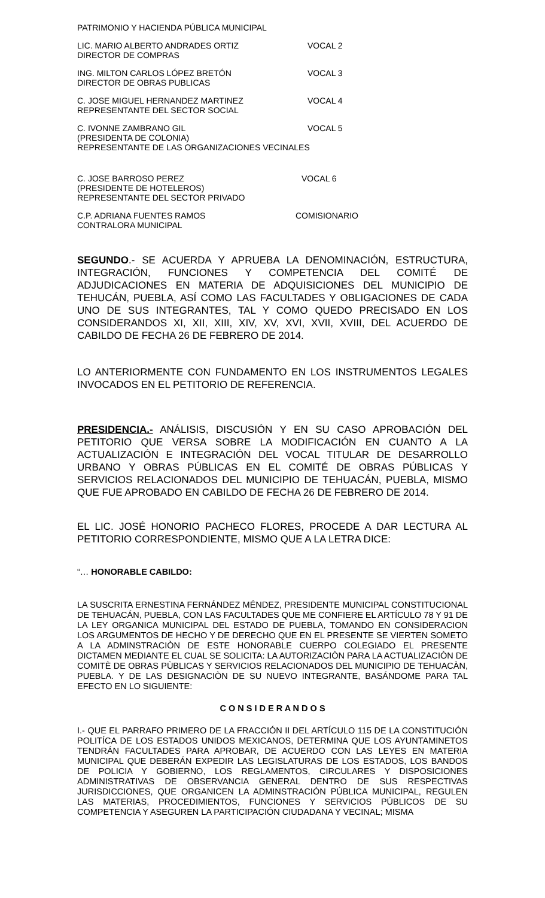PATRIMONIO Y HACIENDA PÚBLICA MUNICIPAL
LIC. MARIO ALBERTO ANDRADES ORTIZ
DIRECTOR DE COMPRAS
VOCAL 2
ING. MILTON CARLOS LÓPEZ BRETÓN
DIRECTOR DE OBRAS PUBLICAS
VOCAL 3
C. JOSE MIGUEL HERNANDEZ MARTINEZ
REPRESENTANTE DEL SECTOR SOCIAL
VOCAL 4
C. IVONNE ZAMBRANO GIL VOCAL 5
(PRESIDENTA DE COLONIA)
REPRESENTANTE DE LAS ORGANIZACIONES VECINALES
C. JOSE BARROSO PEREZ
(PRESIDENTE DE HOTELEROS)
REPRESENTANTE DEL SECTOR PRIVADO
VOCAL 6
C.P. ADRIANA FUENTES RAMOS
CONTRALORA MUNICIPAL
COMISIONARIO
SEGUNDO.- SE ACUERDA Y APRUEBA LA DENOMINACIÓN, ESTRUCTURA, INTEGRACIÓN, FUNCIONES Y COMPETENCIA DEL COMITÉ DE ADJUDICACIONES EN MATERIA DE ADQUISICIONES DEL MUNICIPIO DE TEHUCÁN, PUEBLA, ASÍ COMO LAS FACULTADES Y OBLIGACIONES DE CADA UNO DE SUS INTEGRANTES, TAL Y COMO QUEDO PRECISADO EN LOS CONSIDERANDOS XI, XII, XIII, XIV, XV, XVI, XVII, XVIII, DEL ACUERDO DE CABILDO DE FECHA 26 DE FEBRERO DE 2014.
LO ANTERIORMENTE CON FUNDAMENTO EN LOS INSTRUMENTOS LEGALES INVOCADOS EN EL PETITORIO DE REFERENCIA.
PRESIDENCIA.- ANÁLISIS, DISCUSIÓN Y EN SU CASO APROBACIÓN DEL PETITORIO QUE VERSA SOBRE LA MODIFICACIÓN EN CUANTO A LA ACTUALIZACIÓN E INTEGRACIÓN DEL VOCAL TITULAR DE DESARROLLO URBANO Y OBRAS PÚBLICAS EN EL COMITÉ DE OBRAS PÚBLICAS Y SERVICIOS RELACIONADOS DEL MUNICIPIO DE TEHUACÁN, PUEBLA, MISMO QUE FUE APROBADO EN CABILDO DE FECHA 26 DE FEBRERO DE 2014.
EL LIC. JOSÉ HONORIO PACHECO FLORES, PROCEDE A DAR LECTURA AL PETITORIO CORRESPONDIENTE, MISMO QUE A LA LETRA DICE:
“… HONORABLE CABILDO:
LA SUSCRITA ERNESTINA FERNÁNDEZ MÉNDEZ, PRESIDENTE MUNICIPAL CONSTITUCIONAL DE TEHUACÁN, PUEBLA, CON LAS FACULTADES QUE ME CONFIERE EL ARTÍCULO 78 Y 91 DE LA LEY ORGANICA MUNICIPAL DEL ESTADO DE PUEBLA, TOMANDO EN CONSIDERACION LOS ARGUMENTOS DE HECHO Y DE DERECHO QUE EN EL PRESENTE SE VIERTEN SOMETO A LA ADMINSTRACIÒN DE ESTE HONORABLE CUERPO COLEGIADO EL PRESENTE DICTAMEN MEDIANTE EL CUAL SE SOLICITA: LA AUTORIZACIÒN PARA LA ACTUALIZACIÒN DE COMITÈ DE OBRAS PÙBLICAS Y SERVICIOS RELACIONADOS DEL MUNICIPIO DE TEHUACÀN, PUEBLA. Y DE LAS DESIGNACIÒN DE SU NUEVO INTEGRANTE, BASÁNDOME PARA TAL EFECTO EN LO SIGUIENTE:
C O N S I D E R A N D O S
I.- QUE EL PARRAFO PRIMERO DE LA FRACCIÓN II DEL ARTÍCULO 115 DE LA CONSTITUCIÓN POLITÍCA DE LOS ESTADOS UNIDOS MEXICANOS, DETERMINA QUE LOS AYUNTAMINETOS TENDRÁN FACULTADES PARA APROBAR, DE ACUERDO CON LAS LEYES EN MATERIA MUNICIPAL QUE DEBERÁN EXPEDIR LAS LEGISLATURAS DE LOS ESTADOS, LOS BANDOS DE POLICIA Y GOBIERNO, LOS REGLAMENTOS, CIRCULARES Y DISPOSICIONES ADMINISTRATIVAS DE OBSERVANCIA GENERAL DENTRO DE SUS RESPECTIVAS JURISDICCIONES, QUE ORGANICEN LA ADMINSTRACIÓN PÚBLICA MUNICIPAL, REGULEN LAS MATERIAS, PROCEDIMIENTOS, FUNCIONES Y SERVICIOS PÚBLICOS DE SU COMPETENCIA Y ASEGUREN LA PARTICIPACIÓN CIUDADANA Y VECINAL; MISMA